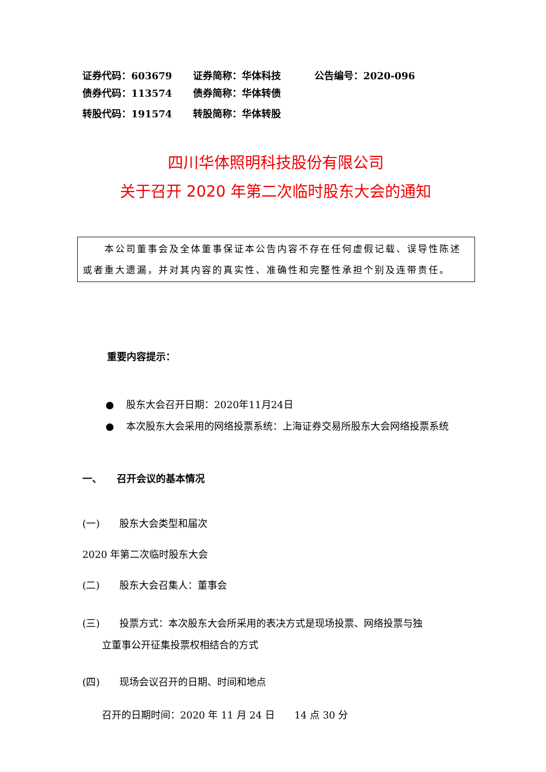证券代码：603679 证券简称：华体科技 公告编号：2020-096
债券代码：113574 债券简称：华体转债
转股代码：191574 转股简称：华体转股
四川华体照明科技股份有限公司
关于召开 2020 年第二次临时股东大会的通知
　　本公司董事会及全体董事保证本公告内容不存在任何虚假记载、误导性陈述或者重大遗漏，并对其内容的真实性、准确性和完整性承担个别及连带责任。
重要内容提示：
● 股东大会召开日期：2020年11月24日
● 本次股东大会采用的网络投票系统：上海证券交易所股东大会网络投票系统
一、　　召开会议的基本情况
(一)　　股东大会类型和届次
2020 年第二次临时股东大会
(二)　　股东大会召集人：董事会
(三)　　投票方式：本次股东大会所采用的表决方式是现场投票、网络投票与独
　　立董事公开征集投票权相结合的方式
(四)　　现场会议召开的日期、时间和地点
　　召开的日期时间：2020 年 11 月 24 日　　14 点 30 分